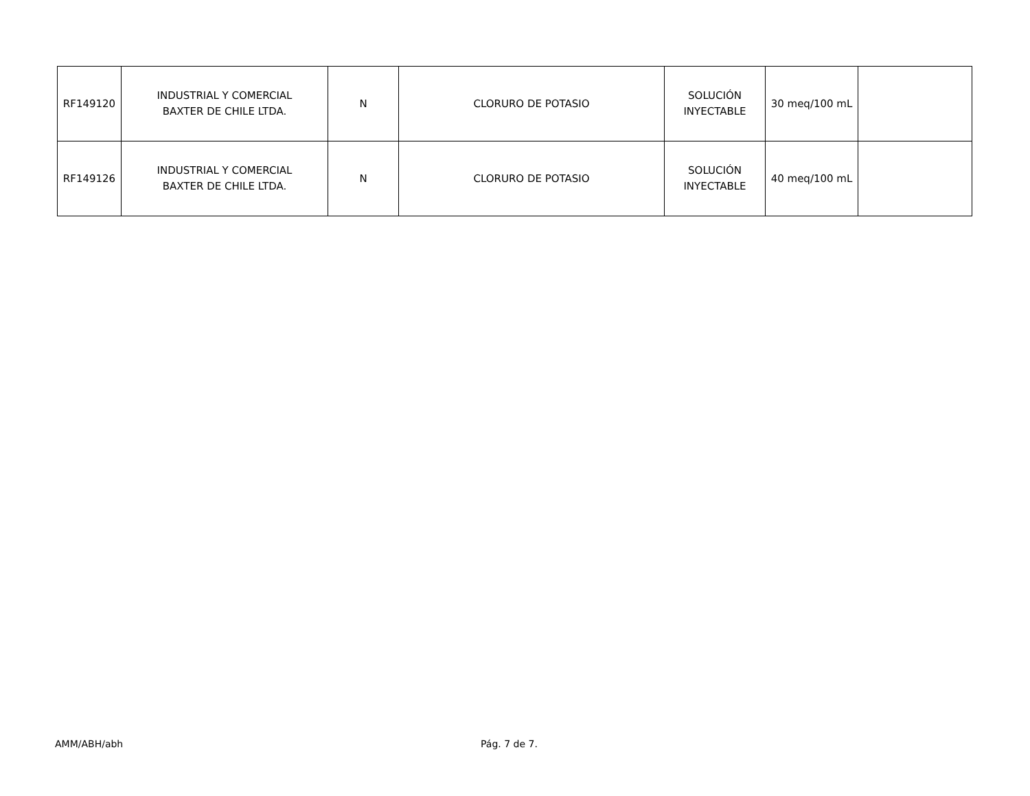| RF149120 | INDUSTRIAL Y COMERCIAL BAXTER DE CHILE LTDA. | N | CLORURO DE POTASIO | SOLUCIÓN INYECTABLE | 30 meq/100 mL | |
| RF149126 | INDUSTRIAL Y COMERCIAL BAXTER DE CHILE LTDA. | N | CLORURO DE POTASIO | SOLUCIÓN INYECTABLE | 40 meq/100 mL | |
AMM/ABH/abh Pág. 7 de 7.